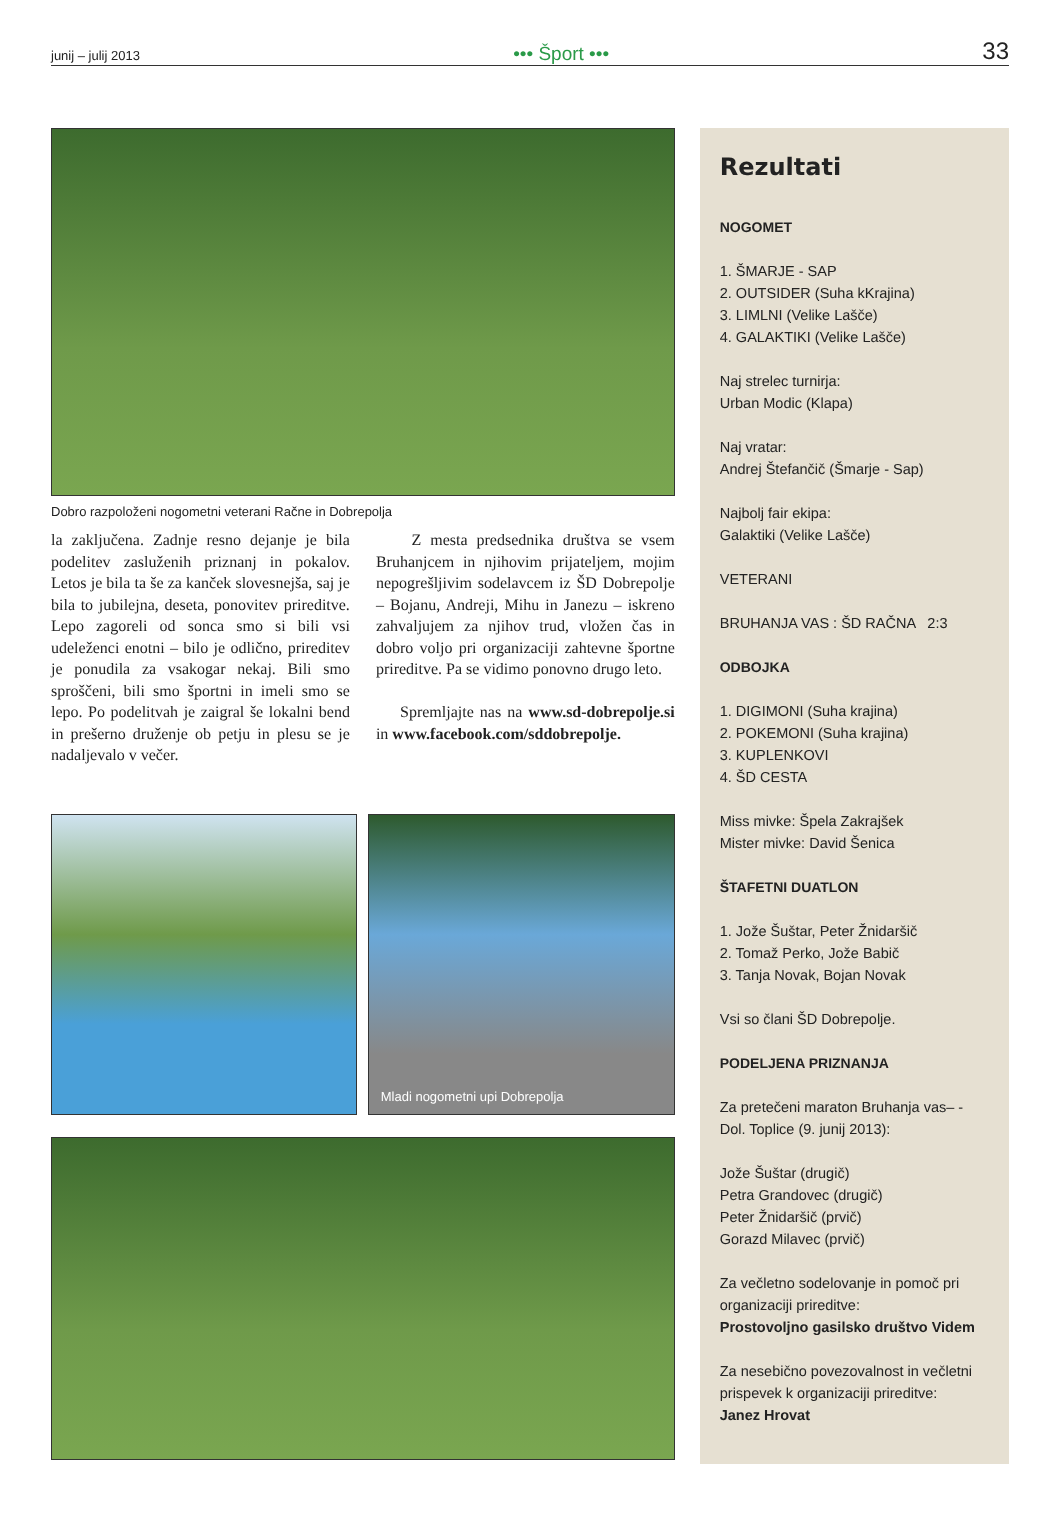junij – julij 2013 ••• Šport ••• 33
Dobro razpoloženi nogometni veterani Račne in Dobrepolja
la zaključena. Zadnje resno dejanje je bila podelitev zasluženih priznanj in pokalov. Letos je bila ta še za kanček slovesnejša, saj je bila to jubilejna, deseta, ponovitev prireditve. Lepo zagoreli od sonca smo si bili vsi udeleženci enotni – bilo je odlično, prireditev je ponudila za vsakogar nekaj. Bili smo sproščeni, bili smo športni in imeli smo se lepo. Po podelitvah je zaigral še lokalni bend in prešerno druženje ob petju in plesu se je nadaljevalo v večer.
Z mesta predsednika društva se vsem Bruhanjcem in njihovim prijateljem, mojim nepogrešljivim sodelavcem iz ŠD Dobrepolje – Bojanu, Andreji, Mihu in Janezu – iskreno zahvaljujem za njihov trud, vložen čas in dobro voljo pri organizaciji zahtevne športne prireditve. Pa se vidimo ponovno drugo leto.
Spremljajte nas na www.sd-dobrepolje.si in www.facebook.com/sddobrepolje.
Mladi nogometni upi Dobrepolja
Rezultati
NOGOMET
1. ŠMARJE - SAP
2. OUTSIDER (Suha kKrajina)
3. LIMLNI (Velike Lašče)
4. GALAKTIKI (Velike Lašče)
Naj strelec turnirja:
Urban Modic (Klapa)
Naj vratar:
Andrej Štefančič (Šmarje - Sap)
Najbolj fair ekipa:
Galaktiki (Velike Lašče)
VETERANI
BRUHANJA VAS : ŠD RAČNA 2:3
ODBOJKA
1. DIGIMONI (Suha krajina)
2. POKEMONI (Suha krajina)
3. KUPLENKOVI
4. ŠD CESTA
Miss mivke: Špela Zakrajšek
Mister mivke: David Šenica
ŠTAFETNI DUATLON
1. Jože Šuštar, Peter Žnidaršič
2. Tomaž Perko, Jože Babič
3. Tanja Novak, Bojan Novak
Vsi so člani ŠD Dobrepolje.
PODELJENA PRIZNANJA
Za pretečeni maraton Bruhanja vas– - Dol. Toplice (9. junij 2013):
Jože Šuštar (drugič)
Petra Grandovec (drugič)
Peter Žnidaršič (prvič)
Gorazd Milavec (prvič)
Za večletno sodelovanje in pomoč pri organizaciji prireditve:
Prostovoljno gasilsko društvo Videm
Za nesebično povezovalnost in večletni prispevek k organizaciji prireditve:
Janez Hrovat